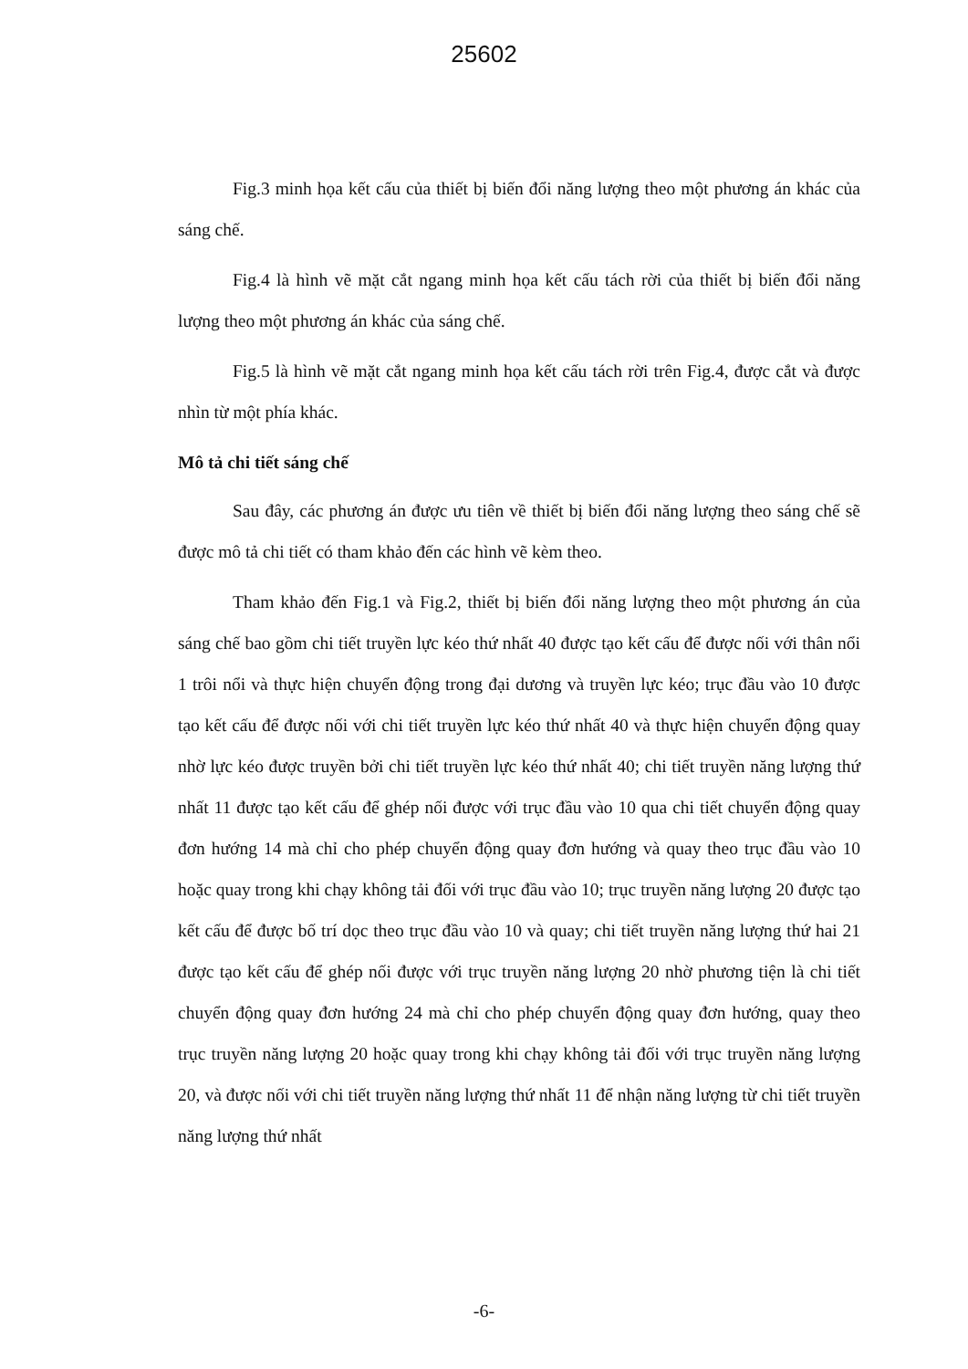25602
Fig.3 minh họa kết cấu của thiết bị biến đổi năng lượng theo một phương án khác của sáng chế.
Fig.4 là hình vẽ mặt cắt ngang minh họa kết cấu tách rời của thiết bị biến đổi năng lượng theo một phương án khác của sáng chế.
Fig.5 là hình vẽ mặt cắt ngang minh họa kết cấu tách rời trên Fig.4, được cắt và được nhìn từ một phía khác.
Mô tả chi tiết sáng chế
Sau đây, các phương án được ưu tiên về thiết bị biến đổi năng lượng theo sáng chế sẽ được mô tả chi tiết có tham khảo đến các hình vẽ kèm theo.
Tham khảo đến Fig.1 và Fig.2, thiết bị biến đổi năng lượng theo một phương án của sáng chế bao gồm chi tiết truyền lực kéo thứ nhất 40 được tạo kết cấu để được nối với thân nổi 1 trôi nổi và thực hiện chuyển động trong đại dương và truyền lực kéo; trục đầu vào 10 được tạo kết cấu để được nối với chi tiết truyền lực kéo thứ nhất 40 và thực hiện chuyển động quay nhờ lực kéo được truyền bởi chi tiết truyền lực kéo thứ nhất 40; chi tiết truyền năng lượng thứ nhất 11 được tạo kết cấu để ghép nối được với trục đầu vào 10 qua chi tiết chuyển động quay đơn hướng 14 mà chỉ cho phép chuyển động quay đơn hướng và quay theo trục đầu vào 10 hoặc quay trong khi chạy không tải đối với trục đầu vào 10; trục truyền năng lượng 20 được tạo kết cấu để được bố trí dọc theo trục đầu vào 10 và quay; chi tiết truyền năng lượng thứ hai 21 được tạo kết cấu để ghép nối được với trục truyền năng lượng 20 nhờ phương tiện là chi tiết chuyển động quay đơn hướng 24 mà chỉ cho phép chuyển động quay đơn hướng, quay theo trục truyền năng lượng 20 hoặc quay trong khi chạy không tải đối với trục truyền năng lượng 20, và được nối với chi tiết truyền năng lượng thứ nhất 11 để nhận năng lượng từ chi tiết truyền năng lượng thứ nhất
-6-